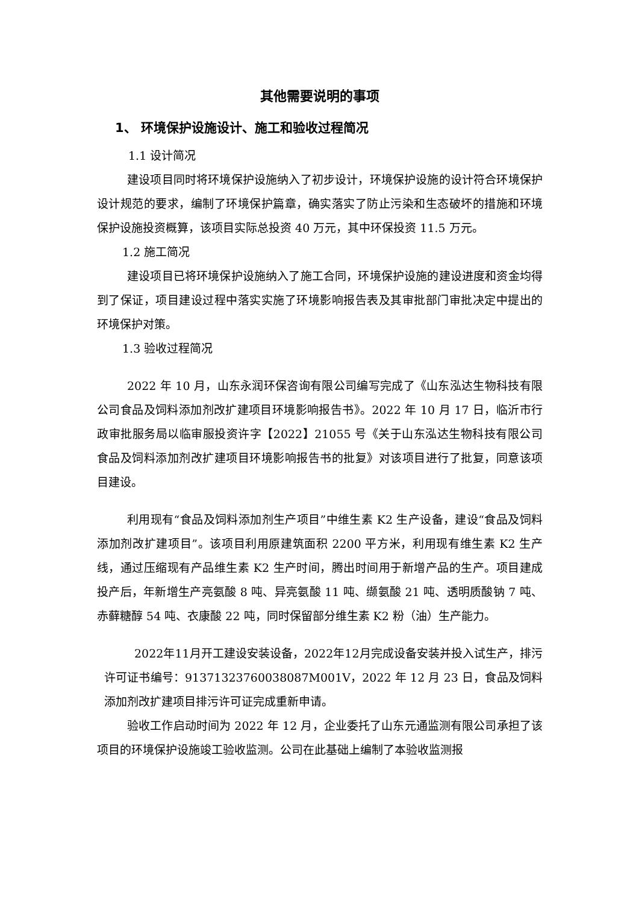其他需要说明的事项
1、 环境保护设施设计、施工和验收过程简况
1.1 设计简况
建设项目同时将环境保护设施纳入了初步设计，环境保护设施的设计符合环境保护设计规范的要求，编制了环境保护篇章，确实落实了防止污染和生态破坏的措施和环境保护设施投资概算，该项目实际总投资 40 万元，其中环保投资 11.5 万元。
1.2 施工简况
建设项目已将环境保护设施纳入了施工合同，环境保护设施的建设进度和资金均得到了保证，项目建设过程中落实实施了环境影响报告表及其审批部门审批决定中提出的环境保护对策。
1.3 验收过程简况
2022 年 10 月，山东永润环保咨询有限公司编写完成了《山东泓达生物科技有限公司食品及饲料添加剂改扩建项目环境影响报告书》。2022 年 10 月 17 日，临沂市行政审批服务局以临审服投资许字【2022】21055 号《关于山东泓达生物科技有限公司食品及饲料添加剂改扩建项目环境影响报告书的批复》对该项目进行了批复，同意该项目建设。
利用现有“食品及饲料添加剂生产项目”中维生素 K2 生产设备，建设“食品及饲料添加剂改扩建项目”。该项目利用原建筑面积 2200 平方米，利用现有维生素 K2 生产线，通过压缩现有产品维生素 K2 生产时间，腾出时间用于新增产品的生产。项目建成投产后，年新增生产亮氨酸 8 吨、异亮氨酸 11 吨、缬氨酸 21 吨、透明质酸钠 7 吨、赤藓糖醇 54 吨、衣康酸 22 吨，同时保留部分维生素 K2 粉（油）生产能力。
2022年11月开工建设安装设备，2022年12月完成设备安装并投入试生产，排污许可证书编号：91371323760038087M001V，2022 年 12 月 23 日，食品及饲料添加剂改扩建项目排污许可证完成重新申请。
验收工作启动时间为 2022 年 12 月，企业委托了山东元通监测有限公司承担了该项目的环境保护设施竣工验收监测。公司在此基础上编制了本验收监测报